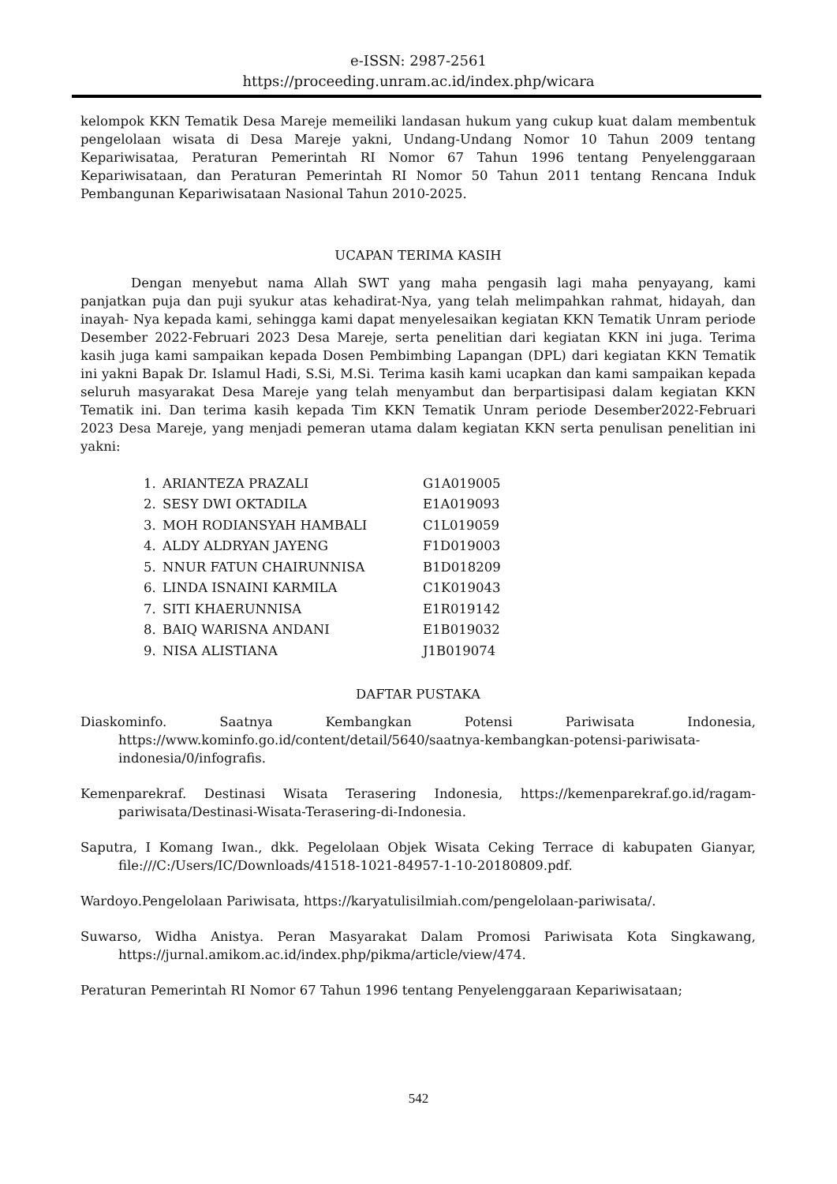e-ISSN: 2987-2561
https://proceeding.unram.ac.id/index.php/wicara
kelompok KKN Tematik Desa Mareje memeiliki landasan hukum yang cukup kuat dalam membentuk pengelolaan wisata di Desa Mareje yakni, Undang-Undang Nomor 10 Tahun 2009 tentang Kepariwisataa, Peraturan Pemerintah RI Nomor 67 Tahun 1996 tentang Penyelenggaraan Kepariwisataan, dan Peraturan Pemerintah RI Nomor 50 Tahun 2011 tentang Rencana Induk Pembangunan Kepariwisataan Nasional Tahun 2010-2025.
UCAPAN TERIMA KASIH
Dengan menyebut nama Allah SWT yang maha pengasih lagi maha penyayang, kami panjatkan puja dan puji syukur atas kehadirat-Nya, yang telah melimpahkan rahmat, hidayah, dan inayah- Nya kepada kami, sehingga kami dapat menyelesaikan kegiatan KKN Tematik Unram periode Desember 2022-Februari 2023 Desa Mareje, serta penelitian dari kegiatan KKN ini juga. Terima kasih juga kami sampaikan kepada Dosen Pembimbing Lapangan (DPL) dari kegiatan KKN Tematik ini yakni Bapak Dr. Islamul Hadi, S.Si, M.Si. Terima kasih kami ucapkan dan kami sampaikan kepada seluruh masyarakat Desa Mareje yang telah menyambut dan berpartisipasi dalam kegiatan KKN Tematik ini. Dan terima kasih kepada Tim KKN Tematik Unram periode Desember2022-Februari 2023 Desa Mareje, yang menjadi pemeran utama dalam kegiatan KKN serta penulisan penelitian ini yakni:
| 1. | ARIANTEZA PRAZALI | G1A019005 |
| 2. | SESY DWI OKTADILA | E1A019093 |
| 3. | MOH RODIANSYAH HAMBALI | C1L019059 |
| 4. | ALDY ALDRYAN JAYENG | F1D019003 |
| 5. | NNUR FATUN CHAIRUNNISA | B1D018209 |
| 6. | LINDA ISNAINI KARMILA | C1K019043 |
| 7. | SITI KHAERUNNISA | E1R019142 |
| 8. | BAIQ WARISNA ANDANI | E1B019032 |
| 9. | NISA ALISTIANA | J1B019074 |
DAFTAR PUSTAKA
Diaskominfo. Saatnya Kembangkan Potensi Pariwisata Indonesia, https://www.kominfo.go.id/content/detail/5640/saatnya-kembangkan-potensi-pariwisata- indonesia/0/infografis.
Kemenparekraf. Destinasi Wisata Terasering Indonesia, https://kemenparekraf.go.id/ragam-pariwisata/Destinasi-Wisata-Terasering-di-Indonesia.
Saputra, I Komang Iwan., dkk. Pegelolaan Objek Wisata Ceking Terrace di kabupaten Gianyar, file:///C:/Users/IC/Downloads/41518-1021-84957-1-10-20180809.pdf.
Wardoyo.Pengelolaan Pariwisata, https://karyatulisilmiah.com/pengelolaan-pariwisata/.
Suwarso, Widha Anistya. Peran Masyarakat Dalam Promosi Pariwisata Kota Singkawang, https://jurnal.amikom.ac.id/index.php/pikma/article/view/474.
Peraturan Pemerintah RI Nomor 67 Tahun 1996 tentang Penyelenggaraan Kepariwisataan;
542